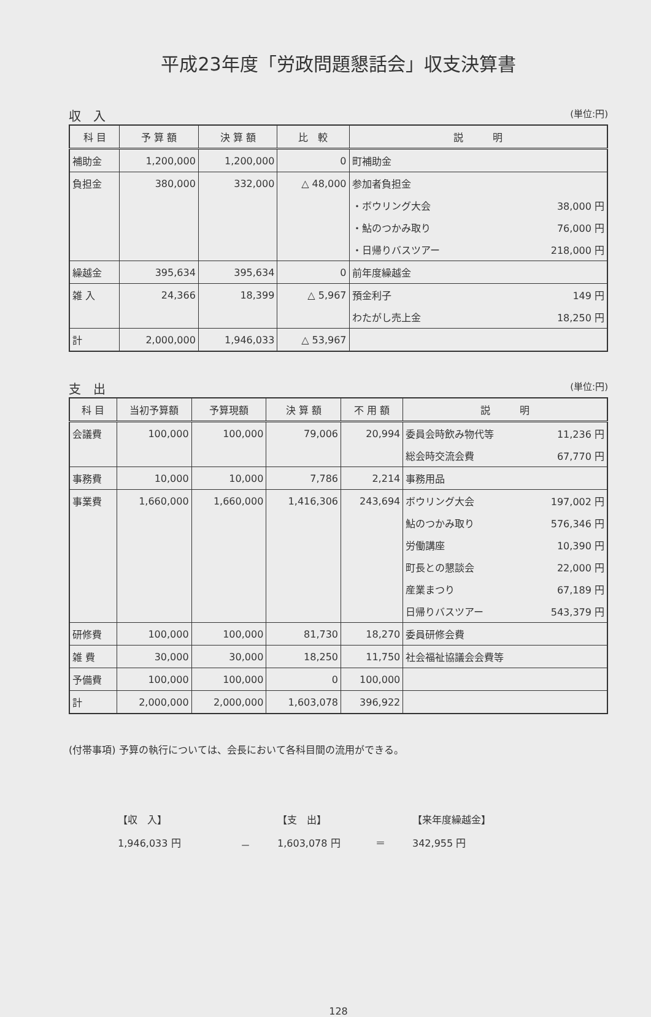平成23年度「労政問題懇話会」収支決算書
収　入 (単位:円)
| 科 目 | 予 算 額 | 決 算 額 | 比 較 | 説 明 |
| --- | --- | --- | --- | --- |
| 補助金 | 1,200,000 | 1,200,000 | 0 | 町補助金 |
| 負担金 | 380,000 | 332,000 | △ 48,000 | 参加者負担金 |
| | | | | ・ボウリング大会 38,000 円 |
| | | | | ・鮎のつかみ取り 76,000 円 |
| | | | | ・日帰りバスツアー 218,000 円 |
| 繰越金 | 395,634 | 395,634 | 0 | 前年度繰越金 |
| 雑 入 | 24,366 | 18,399 | △ 5,967 | 預金利子 149 円 |
| | | | | わたがし売上金 18,250 円 |
| 計 | 2,000,000 | 1,946,033 | △ 53,967 | |
支　出 (単位:円)
| 科 目 | 当初予算額 | 予算現額 | 決 算 額 | 不 用 額 | 説 明 |
| --- | --- | --- | --- | --- | --- |
| 会議費 | 100,000 | 100,000 | 79,006 | 20,994 | 委員会時飲み物代等 11,236 円 |
| | | | | | 総会時交流会費 67,770 円 |
| 事務費 | 10,000 | 10,000 | 7,786 | 2,214 | 事務用品 |
| 事業費 | 1,660,000 | 1,660,000 | 1,416,306 | 243,694 | ボウリング大会 197,002 円 |
| | | | | | 鮎のつかみ取り 576,346 円 |
| | | | | | 労働講座 10,390 円 |
| | | | | | 町長との懇談会 22,000 円 |
| | | | | | 産業まつり 67,189 円 |
| | | | | | 日帰りバスツアー 543,379 円 |
| 研修費 | 100,000 | 100,000 | 81,730 | 18,270 | 委員研修会費 |
| 雑 費 | 30,000 | 30,000 | 18,250 | 11,750 | 社会福祉協議会会費等 |
| 予備費 | 100,000 | 100,000 | 0 | 100,000 | |
| 計 | 2,000,000 | 2,000,000 | 1,603,078 | 396,922 | |
(付帯事項) 予算の執行については、会長において各科目間の流用ができる。
【収　入】 【支　出】 【来年度繰越金】 1,946,033 円 － 1,603,078 円 ＝ 342,955 円
128